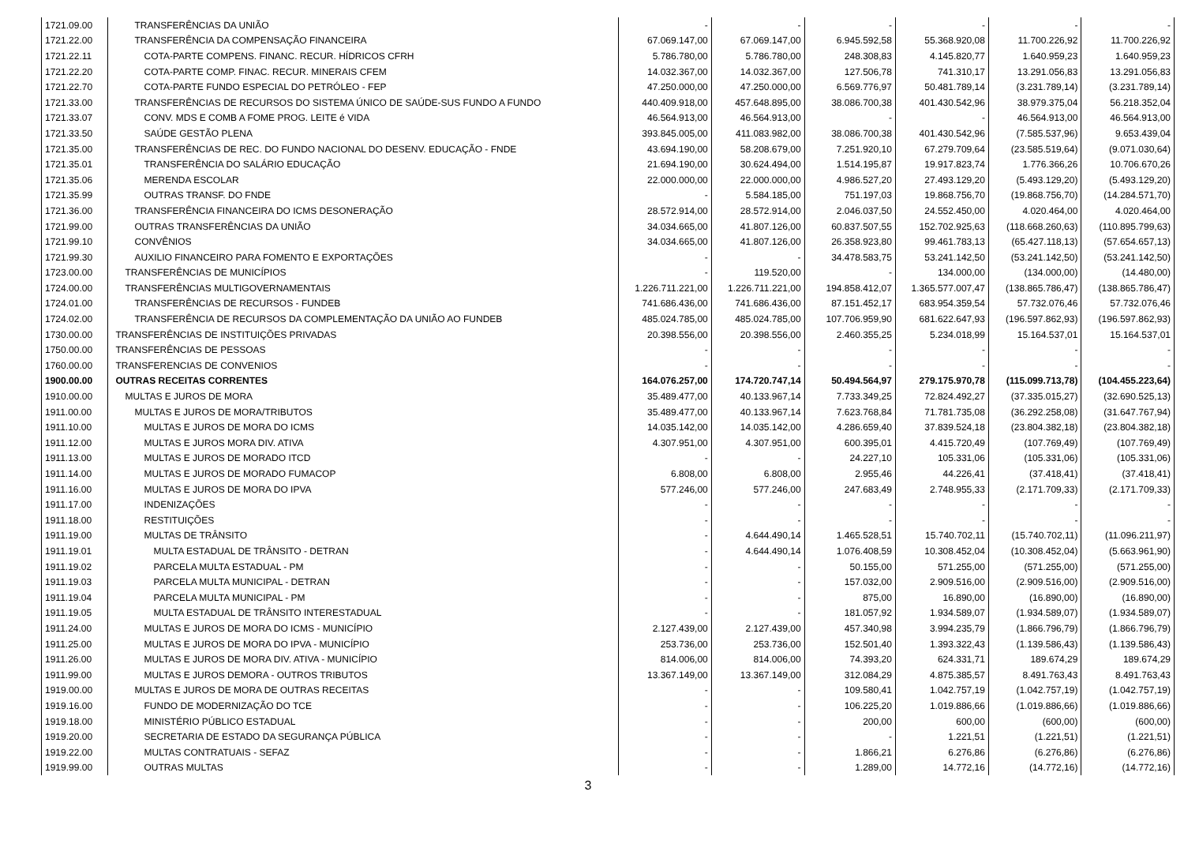| 1721.09.00 | TRANSFERÊNCIAS DA UNIÃO | - | - | - | - | - | - |
| 1721.22.00 | TRANSFERÊNCIA DA COMPENSAÇÃO FINANCEIRA | 67.069.147,00 | 67.069.147,00 | 6.945.592,58 | 55.368.920,08 | 11.700.226,92 | 11.700.226,92 |
| 1721.22.11 | COTA-PARTE COMPENS. FINANC. RECUR. HÍDRICOS CFRH | 5.786.780,00 | 5.786.780,00 | 248.308,83 | 4.145.820,77 | 1.640.959,23 | 1.640.959,23 |
| 1721.22.20 | COTA-PARTE COMP. FINAC. RECUR. MINERAIS CFEM | 14.032.367,00 | 14.032.367,00 | 127.506,78 | 741.310,17 | 13.291.056,83 | 13.291.056,83 |
| 1721.22.70 | COTA-PARTE FUNDO ESPECIAL DO PETRÓLEO - FEP | 47.250.000,00 | 47.250.000,00 | 6.569.776,97 | 50.481.789,14 | (3.231.789,14) | (3.231.789,14) |
| 1721.33.00 | TRANSFERÊNCIAS DE RECURSOS DO SISTEMA ÚNICO DE SAÚDE-SUS FUNDO A FUNDO | 440.409.918,00 | 457.648.895,00 | 38.086.700,38 | 401.430.542,96 | 38.979.375,04 | 56.218.352,04 |
| 1721.33.07 | CONV. MDS E COMB A FOME PROG. LEITE é VIDA | 46.564.913,00 | 46.564.913,00 | - | - | 46.564.913,00 | 46.564.913,00 |
| 1721.33.50 | SAÚDE GESTÃO PLENA | 393.845.005,00 | 411.083.982,00 | 38.086.700,38 | 401.430.542,96 | (7.585.537,96) | 9.653.439,04 |
| 1721.35.00 | TRANSFERÊNCIAS DE REC. DO FUNDO NACIONAL DO DESENV. EDUCAÇÃO - FNDE | 43.694.190,00 | 58.208.679,00 | 7.251.920,10 | 67.279.709,64 | (23.585.519,64) | (9.071.030,64) |
| 1721.35.01 | TRANSFERÊNCIA DO SALÁRIO EDUCAÇÃO | 21.694.190,00 | 30.624.494,00 | 1.514.195,87 | 19.917.823,74 | 1.776.366,26 | 10.706.670,26 |
| 1721.35.06 | MERENDA ESCOLAR | 22.000.000,00 | 22.000.000,00 | 4.986.527,20 | 27.493.129,20 | (5.493.129,20) | (5.493.129,20) |
| 1721.35.99 | OUTRAS TRANSF. DO FNDE | - | 5.584.185,00 | 751.197,03 | 19.868.756,70 | (19.868.756,70) | (14.284.571,70) |
| 1721.36.00 | TRANSFERÊNCIA FINANCEIRA DO ICMS DESONERAÇÃO | 28.572.914,00 | 28.572.914,00 | 2.046.037,50 | 24.552.450,00 | 4.020.464,00 | 4.020.464,00 |
| 1721.99.00 | OUTRAS TRANSFERÊNCIAS DA UNIÃO | 34.034.665,00 | 41.807.126,00 | 60.837.507,55 | 152.702.925,63 | (118.668.260,63) | (110.895.799,63) |
| 1721.99.10 | CONVÊNIOS | 34.034.665,00 | 41.807.126,00 | 26.358.923,80 | 99.461.783,13 | (65.427.118,13) | (57.654.657,13) |
| 1721.99.30 | AUXILIO FINANCEIRO PARA FOMENTO E EXPORTAÇÕES | - | - | 34.478.583,75 | 53.241.142,50 | (53.241.142,50) | (53.241.142,50) |
| 1723.00.00 | TRANSFERÊNCIAS DE MUNICÍPIOS | - | 119.520,00 | - | 134.000,00 | (134.000,00) | (14.480,00) |
| 1724.00.00 | TRANSFERÊNCIAS MULTIGOVERNAMENTAIS | 1.226.711.221,00 | 1.226.711.221,00 | 194.858.412,07 | 1.365.577.007,47 | (138.865.786,47) | (138.865.786,47) |
| 1724.01.00 | TRANSFERÊNCIAS DE RECURSOS - FUNDEB | 741.686.436,00 | 741.686.436,00 | 87.151.452,17 | 683.954.359,54 | 57.732.076,46 | 57.732.076,46 |
| 1724.02.00 | TRANSFERÊNCIA DE RECURSOS DA COMPLEMENTAÇÃO DA UNIÃO AO FUNDEB | 485.024.785,00 | 485.024.785,00 | 107.706.959,90 | 681.622.647,93 | (196.597.862,93) | (196.597.862,93) |
| 1730.00.00 | TRANSFERÊNCIAS DE INSTITUIÇÕES PRIVADAS | 20.398.556,00 | 20.398.556,00 | 2.460.355,25 | 5.234.018,99 | 15.164.537,01 | 15.164.537,01 |
| 1750.00.00 | TRANSFERÊNCIAS DE PESSOAS | - | - | - | - | - | - |
| 1760.00.00 | TRANSFERENCIAS DE CONVENIOS | - | - | - | - | - | - |
| 1900.00.00 | OUTRAS RECEITAS CORRENTES | 164.076.257,00 | 174.720.747,14 | 50.494.564,97 | 279.175.970,78 | (115.099.713,78) | (104.455.223,64) |
| 1910.00.00 | MULTAS E JUROS DE MORA | 35.489.477,00 | 40.133.967,14 | 7.733.349,25 | 72.824.492,27 | (37.335.015,27) | (32.690.525,13) |
| 1911.00.00 | MULTAS E JUROS DE MORA/TRIBUTOS | 35.489.477,00 | 40.133.967,14 | 7.623.768,84 | 71.781.735,08 | (36.292.258,08) | (31.647.767,94) |
| 1911.10.00 | MULTAS E JUROS DE MORA DO ICMS | 14.035.142,00 | 14.035.142,00 | 4.286.659,40 | 37.839.524,18 | (23.804.382,18) | (23.804.382,18) |
| 1911.12.00 | MULTAS E JUROS MORA DIV. ATIVA | 4.307.951,00 | 4.307.951,00 | 600.395,01 | 4.415.720,49 | (107.769,49) | (107.769,49) |
| 1911.13.00 | MULTAS E JUROS DE MORADO ITCD | - | - | 24.227,10 | 105.331,06 | (105.331,06) | (105.331,06) |
| 1911.14.00 | MULTAS E JUROS DE MORADO FUMACOP | 6.808,00 | 6.808,00 | 2.955,46 | 44.226,41 | (37.418,41) | (37.418,41) |
| 1911.16.00 | MULTAS E JUROS DE MORA DO IPVA | 577.246,00 | 577.246,00 | 247.683,49 | 2.748.955,33 | (2.171.709,33) | (2.171.709,33) |
| 1911.17.00 | INDENIZAÇÕES | - | - | - | - | - | - |
| 1911.18.00 | RESTITUIÇÕES | - | - | - | - | - | - |
| 1911.19.00 | MULTAS DE TRÂNSITO | - | 4.644.490,14 | 1.465.528,51 | 15.740.702,11 | (15.740.702,11) | (11.096.211,97) |
| 1911.19.01 | MULTA ESTADUAL DE TRÂNSITO - DETRAN | - | 4.644.490,14 | 1.076.408,59 | 10.308.452,04 | (10.308.452,04) | (5.663.961,90) |
| 1911.19.02 | PARCELA MULTA ESTADUAL - PM | - | - | 50.155,00 | 571.255,00 | (571.255,00) | (571.255,00) |
| 1911.19.03 | PARCELA MULTA MUNICIPAL - DETRAN | - | - | 157.032,00 | 2.909.516,00 | (2.909.516,00) | (2.909.516,00) |
| 1911.19.04 | PARCELA MULTA MUNICIPAL - PM | - | - | 875,00 | 16.890,00 | (16.890,00) | (16.890,00) |
| 1911.19.05 | MULTA ESTADUAL DE TRÂNSITO INTERESTADUAL | - | - | 181.057,92 | 1.934.589,07 | (1.934.589,07) | (1.934.589,07) |
| 1911.24.00 | MULTAS E JUROS DE MORA DO ICMS - MUNICÍPIO | 2.127.439,00 | 2.127.439,00 | 457.340,98 | 3.994.235,79 | (1.866.796,79) | (1.866.796,79) |
| 1911.25.00 | MULTAS E JUROS DE MORA DO IPVA - MUNICÍPIO | 253.736,00 | 253.736,00 | 152.501,40 | 1.393.322,43 | (1.139.586,43) | (1.139.586,43) |
| 1911.26.00 | MULTAS E JUROS DE MORA DIV. ATIVA - MUNICÍPIO | 814.006,00 | 814.006,00 | 74.393,20 | 624.331,71 | 189.674,29 | 189.674,29 |
| 1911.99.00 | MULTAS E JUROS DEMORA - OUTROS TRIBUTOS | 13.367.149,00 | 13.367.149,00 | 312.084,29 | 4.875.385,57 | 8.491.763,43 | 8.491.763,43 |
| 1919.00.00 | MULTAS E JUROS DE MORA DE OUTRAS RECEITAS | - | - | 109.580,41 | 1.042.757,19 | (1.042.757,19) | (1.042.757,19) |
| 1919.16.00 | FUNDO DE MODERNIZAÇÃO DO TCE | - | - | 106.225,20 | 1.019.886,66 | (1.019.886,66) | (1.019.886,66) |
| 1919.18.00 | MINISTÉRIO PÚBLICO ESTADUAL | - | - | 200,00 | 600,00 | (600,00) | (600,00) |
| 1919.20.00 | SECRETARIA DE ESTADO DA SEGURANÇA PÚBLICA | - | - | - | 1.221,51 | (1.221,51) | (1.221,51) |
| 1919.22.00 | MULTAS CONTRATUAIS - SEFAZ | - | - | 1.866,21 | 6.276,86 | (6.276,86) | (6.276,86) |
| 1919.99.00 | OUTRAS MULTAS | - | - | 1.289,00 | 14.772,16 | (14.772,16) | (14.772,16) |
3